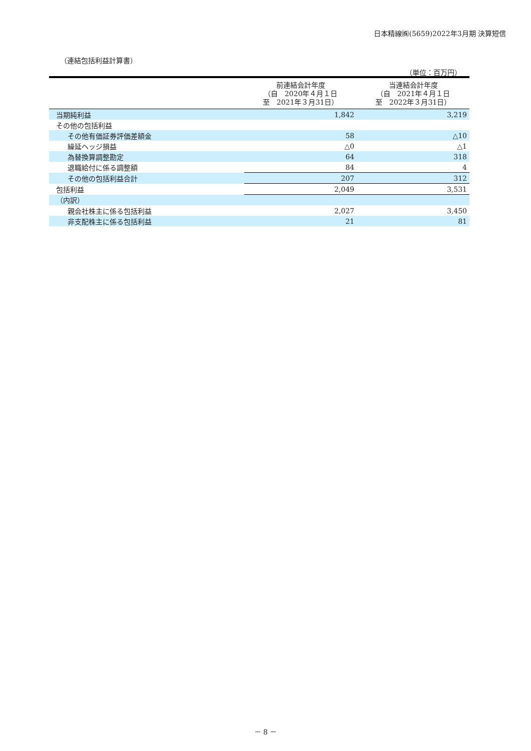日本精線㈱(5659)2022年3月期 決算短信
（連結包括利益計算書）
（単位：百万円）
| | 前連結会計年度 （自 2020年４月１日 至 2021年３月31日） | 当連結会計年度 （自 2021年４月１日 至 2022年３月31日） |
| --- | --- | --- |
| 当期純利益 | 1,842 | 3,219 |
| その他の包括利益 | | |
| その他有価証券評価差額金 | 58 | △10 |
| 繰延ヘッジ損益 | △0 | △1 |
| 為替換算調整勘定 | 64 | 318 |
| 退職給付に係る調整額 | 84 | 4 |
| その他の包括利益合計 | 207 | 312 |
| 包括利益 | 2,049 | 3,531 |
| （内訳） | | |
| 親会社株主に係る包括利益 | 2,027 | 3,450 |
| 非支配株主に係る包括利益 | 21 | 81 |
－ 8 －